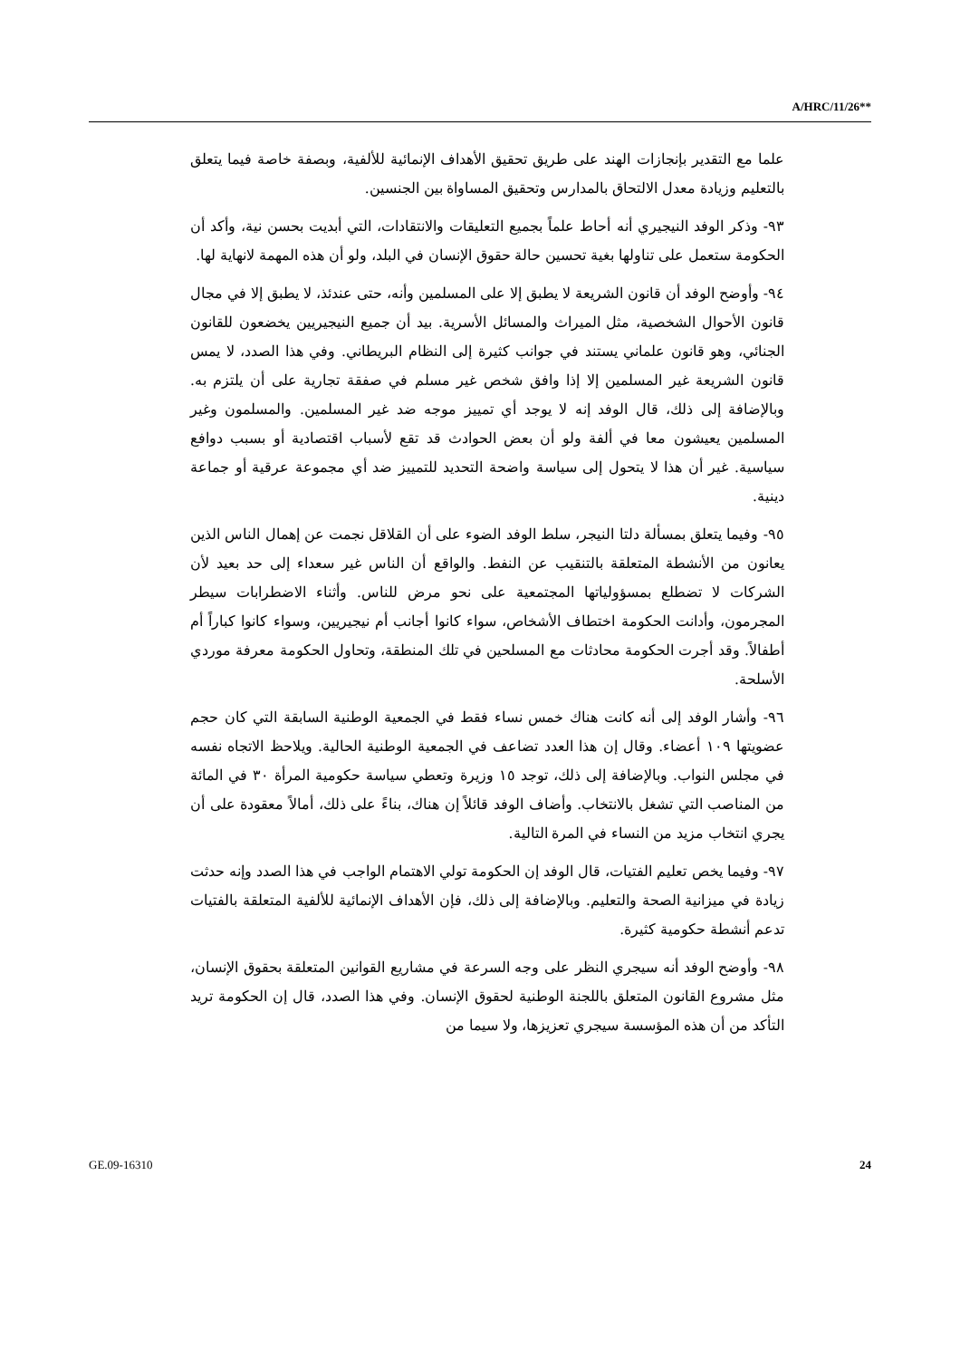A/HRC/11/26**
علما مع التقدير بإنجازات الهند على طريق تحقيق الأهداف الإنمائية للألفية، وبصفة خاصة فيما يتعلق بالتعليم وزيادة معدل الالتحاق بالمدارس وتحقيق المساواة بين الجنسين.
٩٣- وذكر الوفد النيجيري أنه أحاط علماً بجميع التعليقات والانتقادات، التي أبديت بحسن نية، وأكد أن الحكومة ستعمل على تناولها بغية تحسين حالة حقوق الإنسان في البلد، ولو أن هذه المهمة لانهاية لها.
٩٤- وأوضح الوفد أن قانون الشريعة لا يطبق إلا على المسلمين وأنه، حتى عندئذ، لا يطبق إلا في مجال قانون الأحوال الشخصية، مثل الميراث والمسائل الأسرية. بيد أن جميع النيجيريين يخضعون للقانون الجنائي، وهو قانون علماني يستند في جوانب كثيرة إلى النظام البريطاني. وفي هذا الصدد، لا يمس قانون الشريعة غير المسلمين إلا إذا وافق شخص غير مسلم في صفقة تجارية على أن يلتزم به. وبالإضافة إلى ذلك، قال الوفد إنه لا يوجد أي تمييز موجه ضد غير المسلمين. والمسلمون وغير المسلمين يعيشون معا في ألفة ولو أن بعض الحوادث قد تقع لأسباب اقتصادية أو بسبب دوافع سياسية. غير أن هذا لا يتحول إلى سياسة واضحة التحديد للتمييز ضد أي مجموعة عرقية أو جماعة دينية.
٩٥- وفيما يتعلق بمسألة دلتا النيجر، سلط الوفد الضوء على أن القلاقل نجمت عن إهمال الناس الذين يعانون من الأنشطة المتعلقة بالتنقيب عن النفط. والواقع أن الناس غير سعداء إلى حد بعيد لأن الشركات لا تضطلع بمسؤولياتها المجتمعية على نحو مرض للناس. وأثناء الاضطرابات سيطر المجرمون، وأدانت الحكومة اختطاف الأشخاص، سواء كانوا أجانب أم نيجيريين، وسواء كانوا كباراً أم أطفالاً. وقد أجرت الحكومة محادثات مع المسلحين في تلك المنطقة، وتحاول الحكومة معرفة موردي الأسلحة.
٩٦- وأشار الوفد إلى أنه كانت هناك خمس نساء فقط في الجمعية الوطنية السابقة التي كان حجم عضويتها ١٠٩ أعضاء. وقال إن هذا العدد تضاعف في الجمعية الوطنية الحالية. ويلاحظ الاتجاه نفسه في مجلس النواب. وبالإضافة إلى ذلك، توجد ١٥ وزيرة وتعطي سياسة حكومية المرأة ٣٠ في المائة من المناصب التي تشغل بالانتخاب. وأضاف الوفد قائلاً إن هناك، بناءً على ذلك، أمالاً معقودة على أن يجري انتخاب مزيد من النساء في المرة التالية.
٩٧- وفيما يخص تعليم الفتيات، قال الوفد إن الحكومة تولي الاهتمام الواجب في هذا الصدد وإنه حدثت زيادة في ميزانية الصحة والتعليم. وبالإضافة إلى ذلك، فإن الأهداف الإنمائية للألفية المتعلقة بالفتيات تدعم أنشطة حكومية كثيرة.
٩٨- وأوضح الوفد أنه سيجري النظر على وجه السرعة في مشاريع القوانين المتعلقة بحقوق الإنسان، مثل مشروع القانون المتعلق باللجنة الوطنية لحقوق الإنسان. وفي هذا الصدد، قال إن الحكومة تريد التأكد من أن هذه المؤسسة سيجري تعزيزها، ولا سيما من
GE.09-16310 24